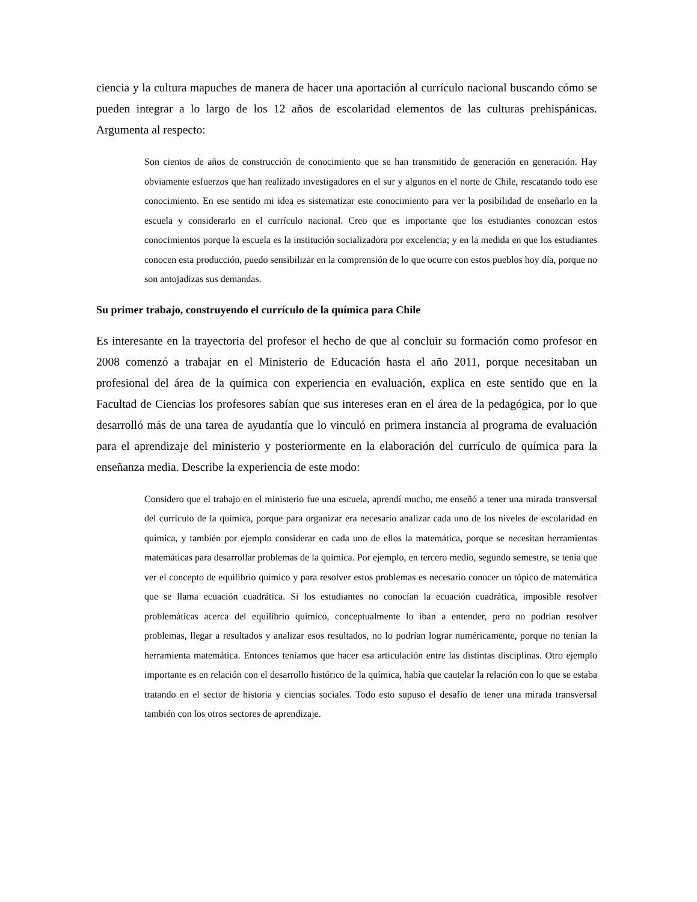ciencia y la cultura mapuches de manera de hacer una aportación al currículo nacional buscando cómo se pueden integrar a lo largo de los 12 años de escolaridad elementos de las culturas prehispánicas. Argumenta al respecto:
Son cientos de años de construcción de conocimiento que se han transmitido de generación en generación. Hay obviamente esfuerzos que han realizado investigadores en el sur y algunos en el norte de Chile, rescatando todo ese conocimiento. En ese sentido mi idea es sistematizar este conocimiento para ver la posibilidad de enseñarlo en la escuela y considerarlo en el currículo nacional. Creo que es importante que los estudiantes conozcan estos conocimientos porque la escuela es la institución socializadora por excelencia; y en la medida en que los estudiantes conocen esta producción, puedo sensibilizar en la comprensión de lo que ocurre con estos pueblos hoy día, porque no son antojadizas sus demandas.
Su primer trabajo, construyendo el currículo de la química para Chile
Es interesante en la trayectoria del profesor el hecho de que al concluir su formación como profesor en 2008 comenzó a trabajar en el Ministerio de Educación hasta el año 2011, porque necesitaban un profesional del área de la química con experiencia en evaluación, explica en este sentido que en la Facultad de Ciencias los profesores sabían que sus intereses eran en el área de la pedagógica, por lo que desarrolló más de una tarea de ayudantía que lo vinculó en primera instancia al programa de evaluación para el aprendizaje del ministerio y posteriormente en la elaboración del currículo de química para la enseñanza media. Describe la experiencia de este modo:
Considero que el trabajo en el ministerio fue una escuela, aprendí mucho, me enseñó a tener una mirada transversal del currículo de la química, porque para organizar era necesario analizar cada uno de los niveles de escolaridad en química, y también por ejemplo considerar en cada uno de ellos la matemática, porque se necesitan herramientas matemáticas para desarrollar problemas de la química. Por ejemplo, en tercero medio, segundo semestre, se tenía que ver el concepto de equilibrio químico y para resolver estos problemas es necesario conocer un tópico de matemática que se llama ecuación cuadrática. Si los estudiantes no conocían la ecuación cuadrática, imposible resolver problemáticas acerca del equilibrio químico, conceptualmente lo iban a entender, pero no podrían resolver problemas, llegar a resultados y analizar esos resultados, no lo podrían lograr numéricamente, porque no tenían la herramienta matemática. Entonces teníamos que hacer esa articulación entre las distintas disciplinas. Otro ejemplo importante es en relación con el desarrollo histórico de la química, había que cautelar la relación con lo que se estaba tratando en el sector de historia y ciencias sociales. Todo esto supuso el desafío de tener una mirada transversal también con los otros sectores de aprendizaje.